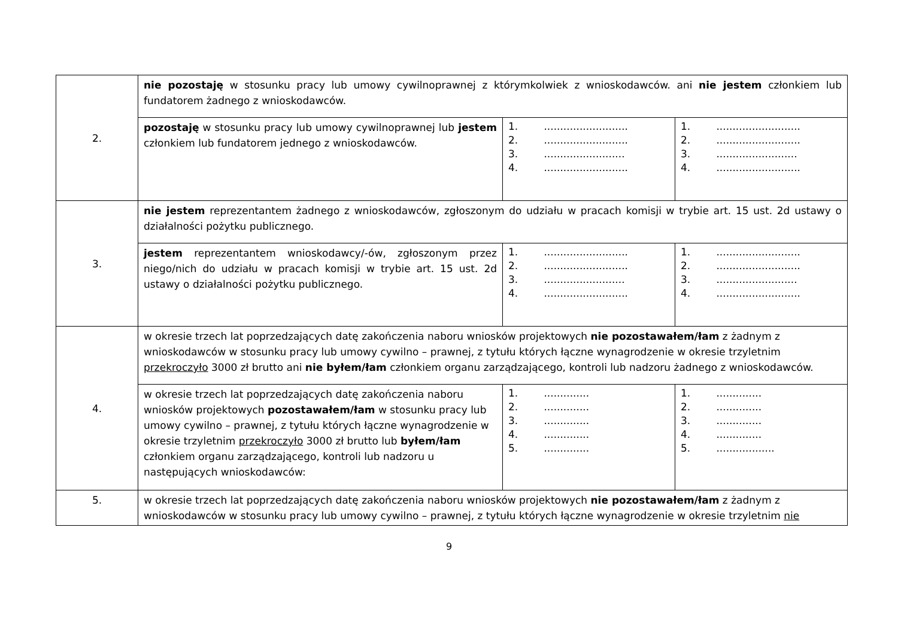| 2. | nie pozostaję w stosunku pracy lub umowy cywilnoprawnej z którymkolwiek z wnioskodawców. ani nie jestem członkiem lub fundatorem żadnego z wnioskodawców. | | |
| | pozostaję w stosunku pracy lub umowy cywilnoprawnej lub jestem członkiem lub fundatorem jednego z wnioskodawców. | 1. .......................... 2. .......................... 3. ......................... 4. .......................... | 1. .......................... 2. .......................... 3. ......................... 4. .......................... |
| 3. | nie jestem reprezentantem żadnego z wnioskodawców, zgłoszonym do udziału w pracach komisji w trybie art. 15 ust. 2d ustawy o działalności pożytku publicznego. | | |
| | jestem reprezentantem wnioskodawcy/-ów, zgłoszonym przez niego/nich do udziału w pracach komisji w trybie art. 15 ust. 2d ustawy o działalności pożytku publicznego. | 1. .......................... 2. .......................... 3. ......................... 4. .......................... | 1. .......................... 2. .......................... 3. ......................... 4. .......................... |
| 4. | w okresie trzech lat poprzedzających datę zakończenia naboru wniosków projektowych nie pozostawałem/łam z żadnym z wnioskodawców w stosunku pracy lub umowy cywilno – prawnej, z tytułu których łączne wynagrodzenie w okresie trzyletnim przekroczyło 3000 zł brutto ani nie byłem/łam członkiem organu zarządzającego, kontroli lub nadzoru żadnego z wnioskodawców. | | |
| | w okresie trzech lat poprzedzających datę zakończenia naboru wniosków projektowych pozostawałem/łam w stosunku pracy lub umowy cywilno – prawnej, z tytułu których łączne wynagrodzenie w okresie trzyletnim przekroczyło 3000 zł brutto lub byłem/łam członkiem organu zarządzającego, kontroli lub nadzoru u następujących wnioskodawców: | 1. .............. 2. .............. 3. .............. 4. .............. 5. .............. | 1. .............. 2. .............. 3. .............. 4. .............. 5. .................. |
| 5. | w okresie trzech lat poprzedzających datę zakończenia naboru wniosków projektowych nie pozostawałem/łam z żadnym z wnioskodawców w stosunku pracy lub umowy cywilno – prawnej, z tytułu których łączne wynagrodzenie w okresie trzyletnim nie | | |
9